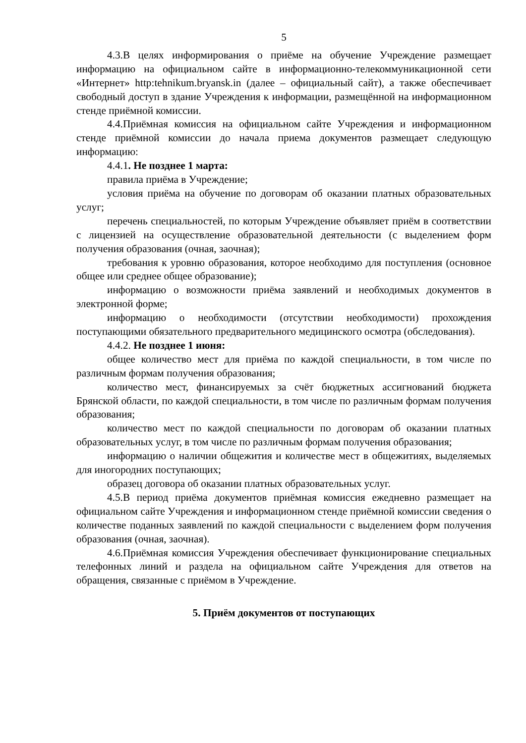5
4.3.В целях информирования о приёме на обучение Учреждение размещает информацию на официальном сайте в информационно-телекоммуникационной сети «Интернет» http:tehnikum.bryansk.in (далее – официальный сайт), а также обеспечивает свободный доступ в здание Учреждения к информации, размещённой на информационном стенде приёмной комиссии.
4.4.Приёмная комиссия на официальном сайте Учреждения и информационном стенде приёмной комиссии до начала приема документов размещает следующую информацию:
4.4.1. Не позднее 1 марта:
правила приёма в Учреждение;
условия приёма на обучение по договорам об оказании платных образовательных услуг;
перечень специальностей, по которым Учреждение объявляет приём в соответствии с лицензией на осуществление образовательной деятельности (с выделением форм получения образования (очная, заочная);
требования к уровню образования, которое необходимо для поступления (основное общее или среднее общее образование);
информацию о возможности приёма заявлений и необходимых документов в электронной форме;
информацию о необходимости (отсутствии необходимости) прохождения поступающими обязательного предварительного медицинского осмотра (обследования).
4.4.2. Не позднее 1 июня:
общее количество мест для приёма по каждой специальности, в том числе по различным формам получения образования;
количество мест, финансируемых за счёт бюджетных ассигнований бюджета Брянской области, по каждой специальности, в том числе по различным формам получения образования;
количество мест по каждой специальности по договорам об оказании платных образовательных услуг, в том числе по различным формам получения образования;
информацию о наличии общежития и количестве мест в общежитиях, выделяемых для иногородних поступающих;
образец договора об оказании платных образовательных услуг.
4.5.В период приёма документов приёмная комиссия ежедневно размещает на официальном сайте Учреждения и информационном стенде приёмной комиссии сведения о количестве поданных заявлений по каждой специальности с выделением форм получения образования (очная, заочная).
4.6.Приёмная комиссия Учреждения обеспечивает функционирование специальных телефонных линий и раздела на официальном сайте Учреждения для ответов на обращения, связанные с приёмом в Учреждение.
5. Приём документов от поступающих